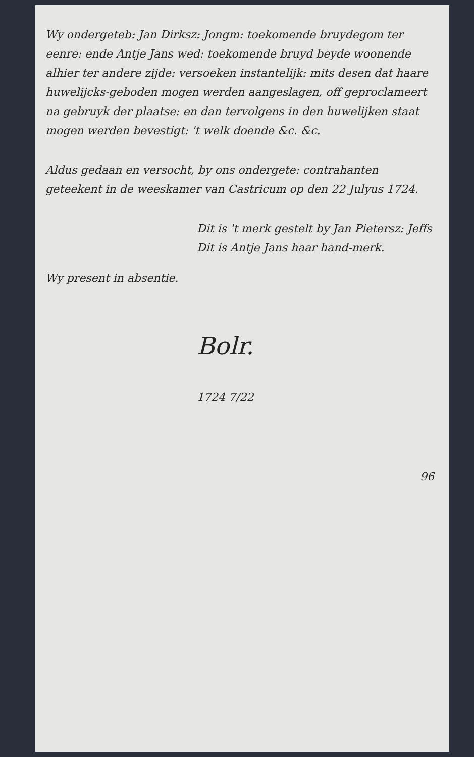Wy ondergeteb: Jan Dirksz: Jongm: toekomende bruydegom ter eenre: ende Antje Jans wed: toekomende bruyd beyde woonende alhier ter andere zijde: versoeken instantelijk: mits desen dat haare huwelijcks-geboden mogen werden aangeslagen, off geproclameert na gebruyk der plaatse: en dan tervolgens in den huwelijken staat mogen werden bevestigt: 't welk doende &c. &c.
Aldus gedaan en versocht, by ons ondergete: contrahanten geteekent in de weeskamer van Castricum op den 22 Julyus 1724.
Dit is 't merk gestelt by Jan Pietersz: Jeffs
Dit is Antje Jans haar hand-merk.
Wy present in absentie.
Bolr.
1724 7/22
96